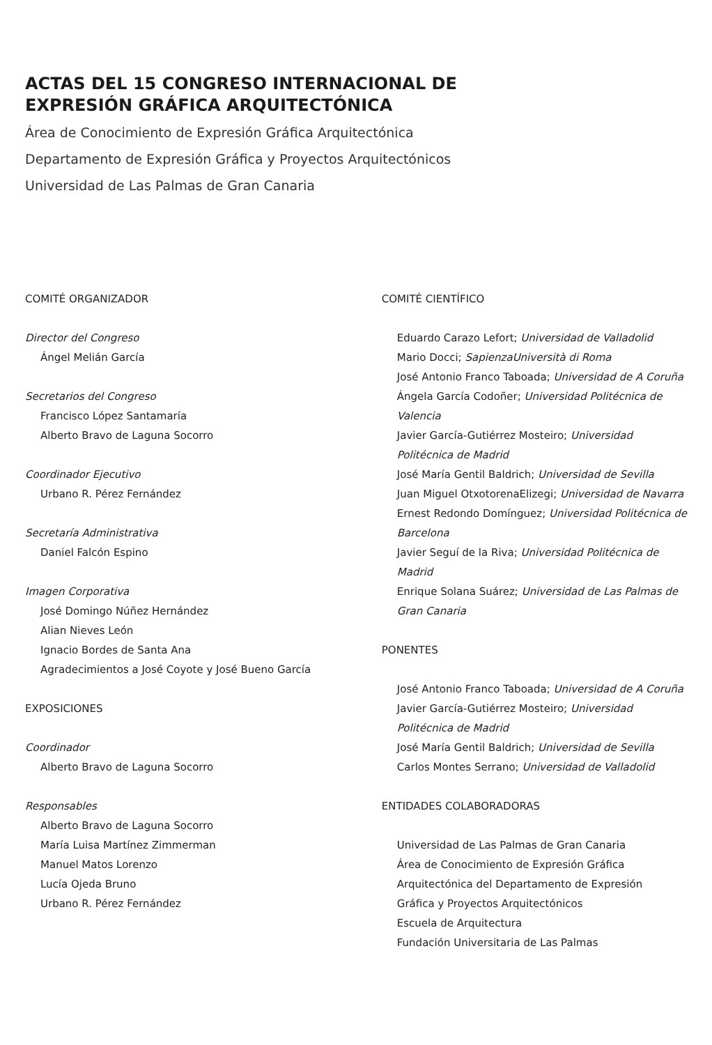ACTAS DEL 15 CONGRESO INTERNACIONAL DE
EXPRESIÓN GRÁFICA ARQUITECTÓNICA
Área de Conocimiento de Expresión Gráfica Arquitectónica
Departamento de Expresión Gráfica y Proyectos Arquitectónicos
Universidad de Las Palmas de Gran Canaria
COMITÉ ORGANIZADOR
Director del Congreso
Ángel Melián García
Secretarios del Congreso
Francisco López Santamaría
Alberto Bravo de Laguna Socorro
Coordinador Ejecutivo
Urbano R. Pérez Fernández
Secretaría Administrativa
Daniel Falcón Espino
Imagen Corporativa
José Domingo Núñez Hernández
Alian Nieves León
Ignacio Bordes de Santa Ana
Agradecimientos a José Coyote y José Bueno García
EXPOSICIONES
Coordinador
Alberto Bravo de Laguna Socorro
Responsables
Alberto Bravo de Laguna Socorro
María Luisa Martínez Zimmerman
Manuel Matos Lorenzo
Lucía Ojeda Bruno
Urbano R. Pérez Fernández
COMITÉ CIENTÍFICO
Eduardo Carazo Lefort; Universidad de Valladolid
Mario Docci; SapienzaUniversità di Roma
José Antonio Franco Taboada; Universidad de A Coruña
Ángela García Codoñer; Universidad Politécnica de Valencia
Javier García-Gutiérrez Mosteiro; Universidad Politécnica de Madrid
José María Gentil Baldrich; Universidad de Sevilla
Juan Miguel OtxotorenaElizegi; Universidad de Navarra
Ernest Redondo Domínguez; Universidad Politécnica de Barcelona
Javier Seguí de la Riva; Universidad Politécnica de Madrid
Enrique Solana Suárez; Universidad de Las Palmas de Gran Canaria
PONENTES
José Antonio Franco Taboada; Universidad de A Coruña
Javier García-Gutiérrez Mosteiro; Universidad Politécnica de Madrid
José María Gentil Baldrich; Universidad de Sevilla
Carlos Montes Serrano; Universidad de Valladolid
ENTIDADES COLABORADORAS
Universidad de Las Palmas de Gran Canaria
Área de Conocimiento de Expresión Gráfica
Arquitectónica del Departamento de Expresión
Gráfica y Proyectos Arquitectónicos
Escuela de Arquitectura
Fundación Universitaria de Las Palmas